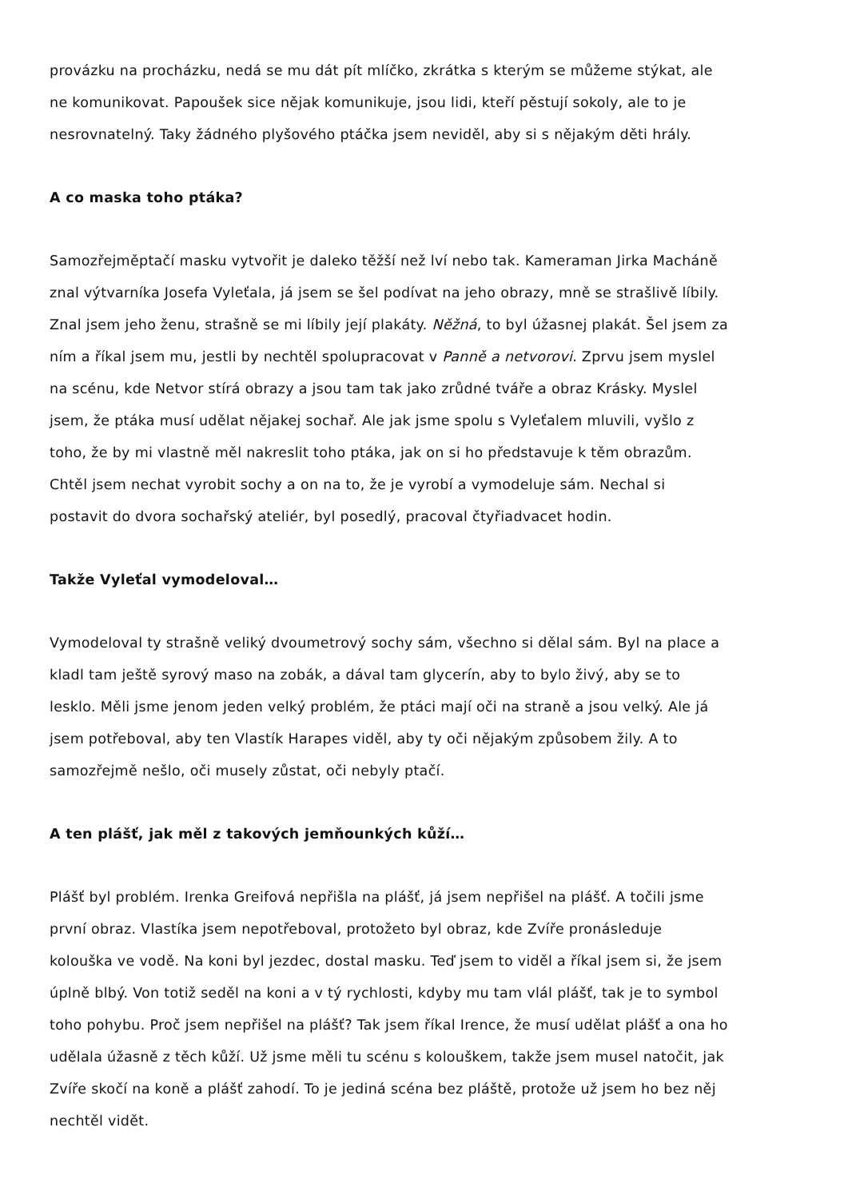provázku na procházku, nedá se mu dát pít mlíčko, zkrátka s kterým se můžeme stýkat, ale ne komunikovat. Papoušek sice nějak komunikuje, jsou lidi, kteří pěstují sokoly, ale to je nesrovnatelný. Taky žádného plyšového ptáčka jsem neviděl, aby si s nějakým děti hrály.
A co maska toho ptáka?
Samozřejměptačí masku vytvořit je daleko těžší než lví nebo tak. Kameraman Jirka Macháně znal výtvarníka Josefa Vyleťala, já jsem se šel podívat na jeho obrazy, mně se strašlivě líbily. Znal jsem jeho ženu, strašně se mi líbily její plakáty. Něžná, to byl úžasnej plakát. Šel jsem za ním a říkal jsem mu, jestli by nechtěl spolupracovat v Panně a netvorovi. Zprvu jsem myslel na scénu, kde Netvor stírá obrazy a jsou tam tak jako zrůdné tváře a obraz Krásky. Myslel jsem, že ptáka musí udělat nějakej sochař. Ale jak jsme spolu s Vyleťalem mluvili, vyšlo z toho, že by mi vlastně měl nakreslit toho ptáka, jak on si ho představuje k těm obrazům. Chtěl jsem nechat vyrobit sochy a on na to, že je vyrobí a vymodeluje sám. Nechal si postavit do dvora sochařský ateliér, byl posedlý, pracoval čtyřiadvacet hodin.
Takže Vyleťal vymodeloval…
Vymodeloval ty strašně veliký dvoumetrový sochy sám, všechno si dělal sám. Byl na place a kladl tam ještě syrový maso na zobák, a dával tam glycerín, aby to bylo živý, aby se to lesklo. Měli jsme jenom jeden velký problém, že ptáci mají oči na straně a jsou velký. Ale já jsem potřeboval, aby ten Vlastík Harapes viděl, aby ty oči nějakým způsobem žily. A to samozřejmě nešlo, oči musely zůstat, oči nebyly ptačí.
A ten plášť, jak měl z takových jemňounkých kůží…
Plášť byl problém. Irenka Greifová nepřišla na plášť, já jsem nepřišel na plášť. A točili jsme první obraz. Vlastíka jsem nepotřeboval, protožeto byl obraz, kde Zvíře pronásleduje kolouška ve vodě. Na koni byl jezdec, dostal masku. Teď jsem to viděl a říkal jsem si, že jsem úplně blbý. Von totiž seděl na koni a v tý rychlosti, kdyby mu tam vlál plášť, tak je to symbol toho pohybu. Proč jsem nepřišel na plášť? Tak jsem říkal Irence, že musí udělat plášť a ona ho udělala úžasně z těch kůží. Už jsme měli tu scénu s kolouškem, takže jsem musel natočit, jak Zvíře skočí na koně a plášť zahodí. To je jediná scéna bez pláště, protože už jsem ho bez něj nechtěl vidět.